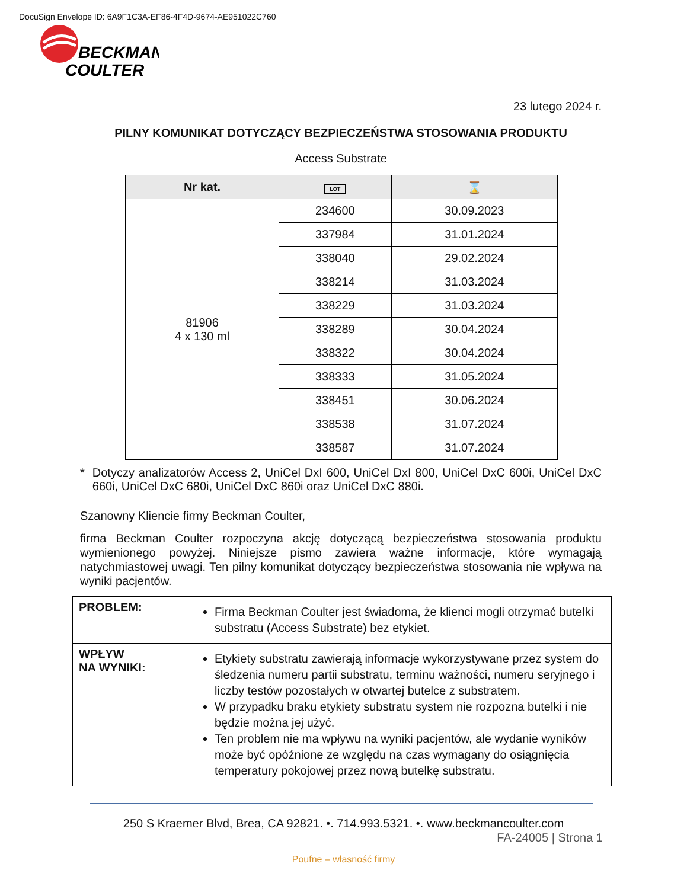DocuSign Envelope ID: 6A9F1C3A-EF86-4F4D-9674-AE951022C760
BECKMAN
COULTER
23 lutego 2024 r.
PILNY KOMUNIKAT DOTYCZĄCY BEZPIECZEŃSTWA STOSOWANIA PRODUKTU
Access Substrate
| Nr kat. | LOT | ⌛ |
| --- | --- | --- |
| 81906 4 x 130 ml | 234600 | 30.09.2023 |
| | 337984 | 31.01.2024 |
| | 338040 | 29.02.2024 |
| | 338214 | 31.03.2024 |
| | 338229 | 31.03.2024 |
| | 338289 | 30.04.2024 |
| | 338322 | 30.04.2024 |
| | 338333 | 31.05.2024 |
| | 338451 | 30.06.2024 |
| | 338538 | 31.07.2024 |
| | 338587 | 31.07.2024 |
* Dotyczy analizatorów Access 2, UniCel DxI 600, UniCel DxI 800, UniCel DxC 600i, UniCel DxC 660i, UniCel DxC 680i, UniCel DxC 860i oraz UniCel DxC 880i.
Szanowny Kliencie firmy Beckman Coulter,
firma Beckman Coulter rozpoczyna akcję dotyczącą bezpieczeństwa stosowania produktu wymienionego powyżej. Niniejsze pismo zawiera ważne informacje, które wymagają natychmiastowej uwagi. Ten pilny komunikat dotyczący bezpieczeństwa stosowania nie wpływa na wyniki pacjentów.
| PROBLEM: | Firma Beckman Coulter jest świadoma, że klienci mogli otrzymać butelki substratu (Access Substrate) bez etykiet. |
| WPŁYW NA WYNIKI: | Etykiety substratu zawierają informacje wykorzystywane przez system do śledzenia numeru partii substratu, terminu ważności, numeru seryjnego i liczby testów pozostałych w otwartej butelce z substratem. W przypadku braku etykiety substratu system nie rozpozna butelki i nie będzie można jej użyć. Ten problem nie ma wpływu na wyniki pacjentów, ale wydanie wyników może być opóźnione ze względu na czas wymagany do osiągnięcia temperatury pokojowej przez nową butelkę substratu. |
250 S Kraemer Blvd, Brea, CA 92821. •. 714.993.5321. •. www.beckmancoulter.com
FA-24005 | Strona 1
Poufne – własność firmy